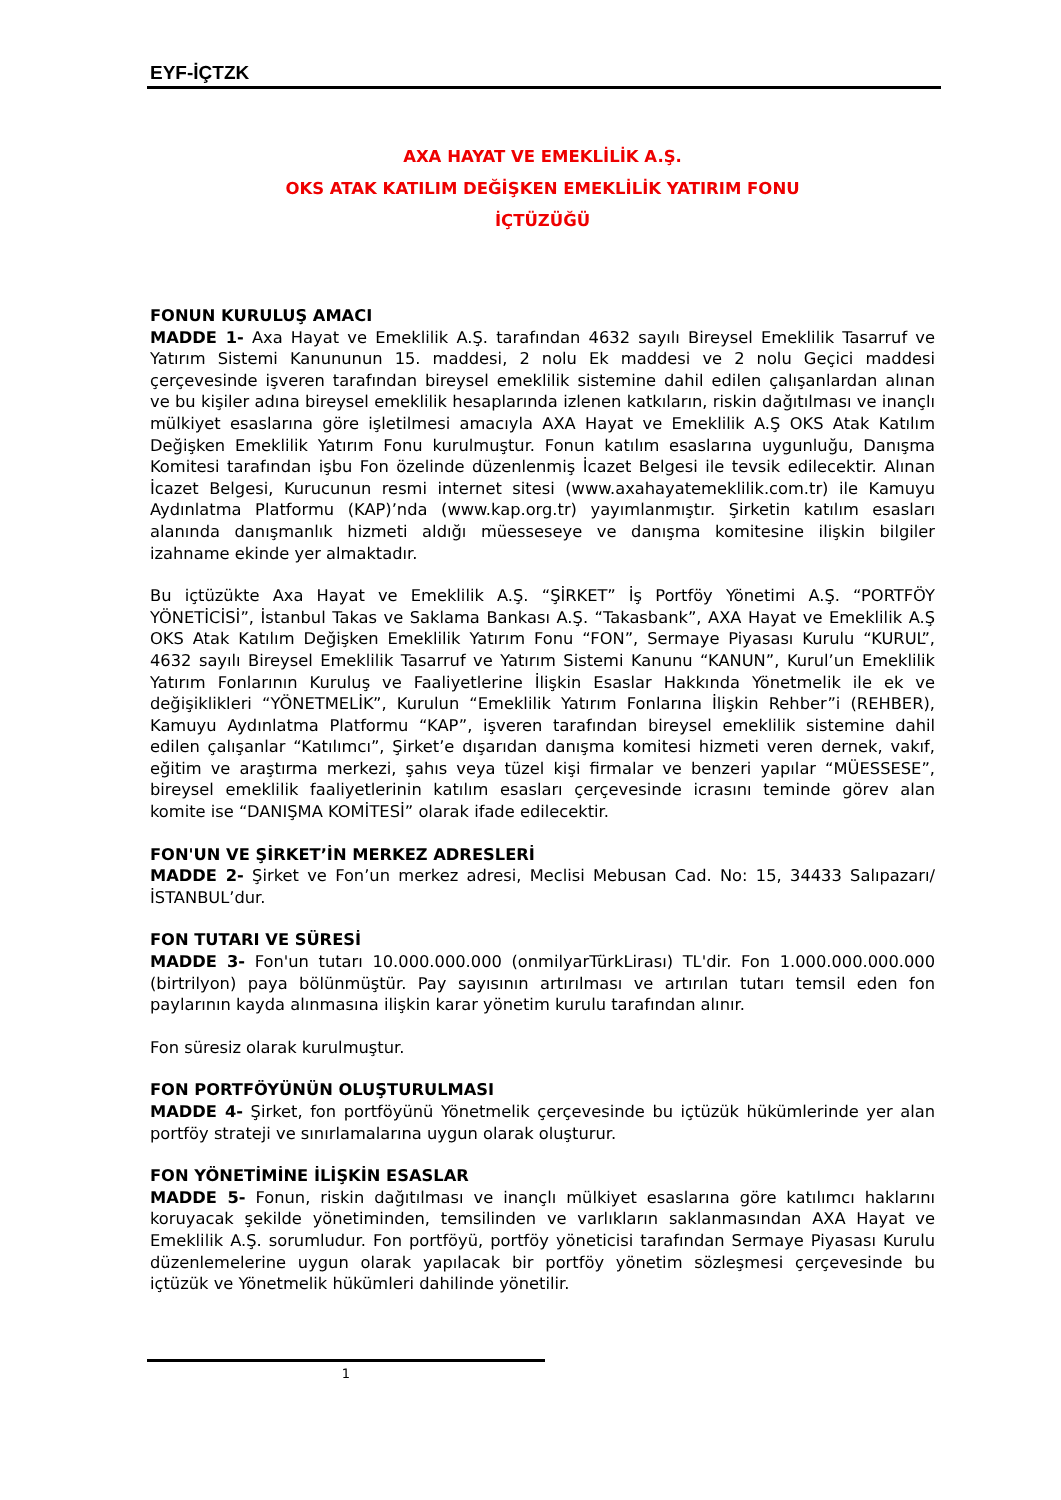EYF-İÇTZK
AXA HAYAT VE EMEKLİLİK A.Ş.
OKS ATAK KATILIM DEĞİŞKEN EMEKLİLİK YATIRIM FONU
İÇTÜZÜĞÜ
FONUN KURULUŞ AMACI
MADDE 1- Axa Hayat ve Emeklilik A.Ş. tarafından 4632 sayılı Bireysel Emeklilik Tasarruf ve Yatırım Sistemi Kanununun 15. maddesi, 2 nolu Ek maddesi ve 2 nolu Geçici maddesi çerçevesinde işveren tarafından bireysel emeklilik sistemine dahil edilen çalışanlardan alınan ve bu kişiler adına bireysel emeklilik hesaplarında izlenen katkıların, riskin dağıtılması ve inançlı mülkiyet esaslarına göre işletilmesi amacıyla AXA Hayat ve Emeklilik A.Ş OKS Atak Katılım Değişken Emeklilik Yatırım Fonu kurulmuştur. Fonun katılım esaslarına uygunluğu, Danışma Komitesi tarafından işbu Fon özelinde düzenlenmiş İcazet Belgesi ile tevsik edilecektir. Alınan İcazet Belgesi, Kurucunun resmi internet sitesi (www.axahayatemeklilik.com.tr) ile Kamuyu Aydınlatma Platformu (KAP)’nda (www.kap.org.tr) yayımlanmıştır. Şirketin katılım esasları alanında danışmanlık hizmeti aldığı müesseseye ve danışma komitesine ilişkin bilgiler izahname ekinde yer almaktadır.
Bu içtüzükte Axa Hayat ve Emeklilik A.Ş. “ŞİRKET” İş Portföy Yönetimi A.Ş. “PORTFÖY YÖNETİCİSİ”, İstanbul Takas ve Saklama Bankası A.Ş. “Takasbank”, AXA Hayat ve Emeklilik A.Ş OKS Atak Katılım Değişken Emeklilik Yatırım Fonu “FON”, Sermaye Piyasası Kurulu “KURUL”, 4632 sayılı Bireysel Emeklilik Tasarruf ve Yatırım Sistemi Kanunu “KANUN”, Kurul’un Emeklilik Yatırım Fonlarının Kuruluş ve Faaliyetlerine İlişkin Esaslar Hakkında Yönetmelik ile ek ve değişiklikleri “YÖNETMELİK”, Kurulun “Emeklilik Yatırım Fonlarına İlişkin Rehber”i (REHBER), Kamuyu Aydınlatma Platformu “KAP”, işveren tarafından bireysel emeklilik sistemine dahil edilen çalışanlar “Katılımcı”, Şirket’e dışarıdan danışma komitesi hizmeti veren dernek, vakıf, eğitim ve araştırma merkezi, şahıs veya tüzel kişi firmalar ve benzeri yapılar “MÜESSESE”, bireysel emeklilik faaliyetlerinin katılım esasları çerçevesinde icrasını teminde görev alan komite ise “DANIŞMA KOMİTESİ” olarak ifade edilecektir.
FON'UN VE ŞİRKET’İN MERKEZ ADRESLERİ
MADDE 2- Şirket ve Fon’un merkez adresi, Meclisi Mebusan Cad. No: 15, 34433 Salıpazarı/İSTANBUL’dur.
FON TUTARI VE SÜRESİ
MADDE 3- Fon'un tutarı 10.000.000.000 (onmilyarTürkLirası) TL'dir. Fon 1.000.000.000.000 (birtrilyon) paya bölünmüştür. Pay sayısının artırılması ve artırılan tutarı temsil eden fon paylarının kayda alınmasına ilişkin karar yönetim kurulu tarafından alınır.
Fon süresiz olarak kurulmuştur.
FON PORTFÖYÜNÜN OLUŞTURULMASI
MADDE 4- Şirket, fon portföyünü Yönetmelik çerçevesinde bu içtüzük hükümlerinde yer alan portföy strateji ve sınırlamalarına uygun olarak oluşturur.
FON YÖNETİMİNE İLİŞKİN ESASLAR
MADDE 5- Fonun, riskin dağıtılması ve inançlı mülkiyet esaslarına göre katılımcı haklarını koruyacak şekilde yönetiminden, temsilinden ve varlıkların saklanmasından AXA Hayat ve Emeklilik A.Ş. sorumludur. Fon portföyü, portföy yöneticisi tarafından Sermaye Piyasası Kurulu düzenlemelerine uygun olarak yapılacak bir portföy yönetim sözleşmesi çerçevesinde bu içtüzük ve Yönetmelik hükümleri dahilinde yönetilir.
1